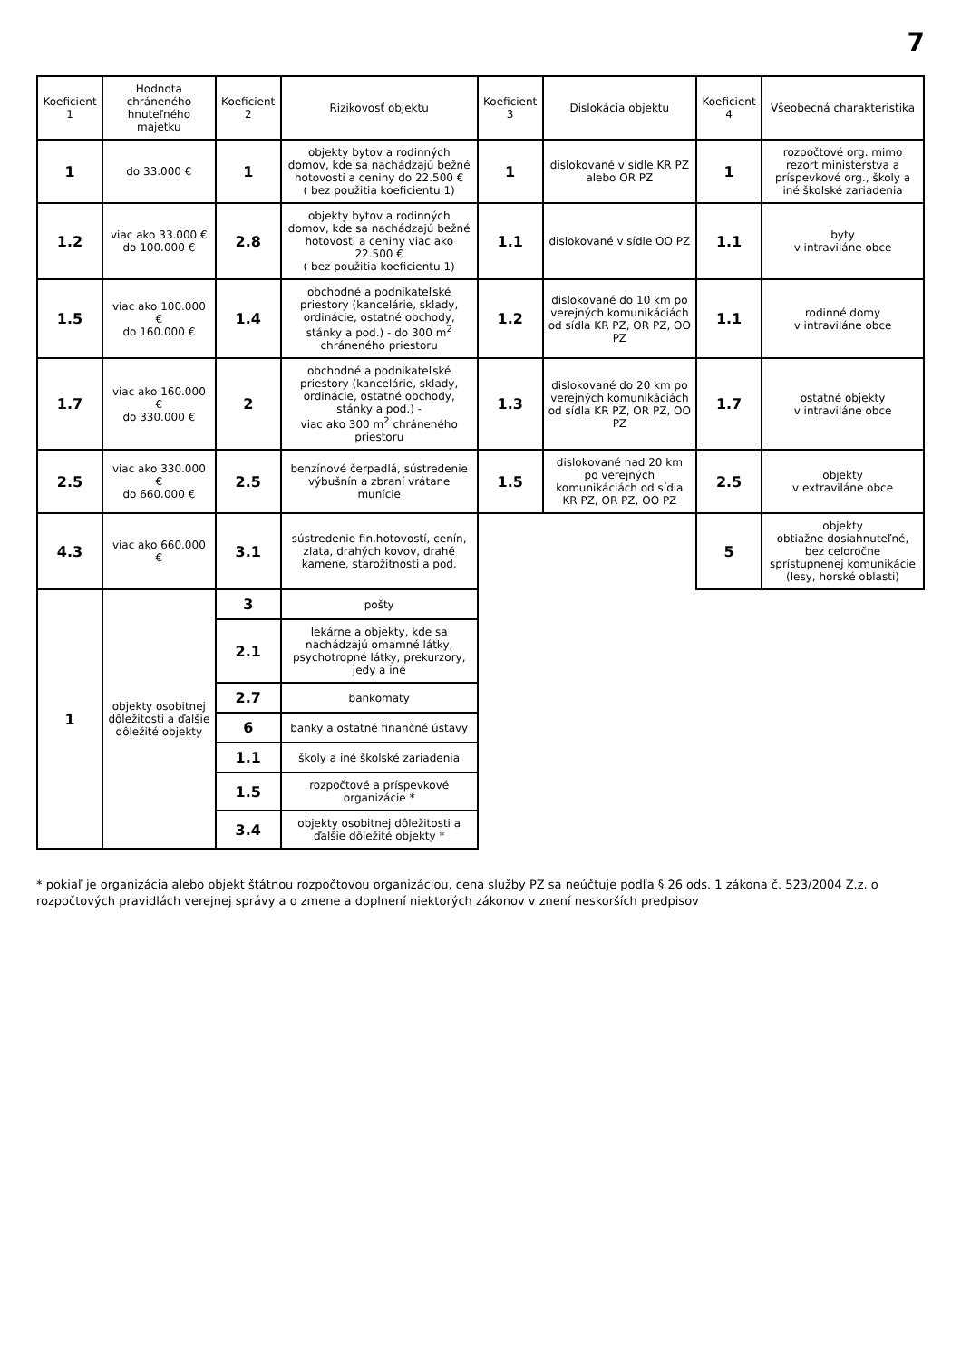7
| Koeficient 1 | Hodnota chráneného hnuteľného majetku | Koeficient 2 | Rizikovosť objektu | Koeficient 3 | Dislokácia objektu | Koeficient 4 | Všeobecná charakteristika |
| --- | --- | --- | --- | --- | --- | --- | --- |
| 1 | do 33.000 € | 1 | objekty bytov a rodinných domov, kde sa nachádzajú bežné hotovosti a ceniny do 22.500 € ( bez použitia koeficientu 1) | 1 | dislokované v sídle KR PZ alebo OR PZ | 1 | rozpočtové org. mimo rezort ministerstva a príspevkové org., školy a iné školské zariadenia |
| 1.2 | viac ako 33.000 € do 100.000 € | 2.8 | objekty bytov a rodinných domov, kde sa nachádzajú bežné hotovosti a ceniny viac ako 22.500 € ( bez použitia koeficientu 1) | 1.1 | dislokované v sídle OO PZ | 1.1 | byty v intraviláne obce |
| 1.5 | viac ako 100.000 € do 160.000 € | 1.4 | obchodné a podnikateľské priestory (kancelárie, sklady, ordinácie, ostatné obchody, stánky a pod.) - do 300 m<sup>2</sup> chráneného priestoru | 1.2 | dislokované do 10 km po verejných komunikáciách od sídla KR PZ, OR PZ, OO PZ | 1.1 | rodinné domy v intraviláne obce |
| 1.7 | viac ako 160.000 € do 330.000 € | 2 | obchodné a podnikateľské priestory (kancelárie, sklady, ordinácie, ostatné obchody, stánky a pod.) - viac ako 300 m<sup>2</sup> chráneného priestoru | 1.3 | dislokované do 20 km po verejných komunikáciách od sídla KR PZ, OR PZ, OO PZ | 1.7 | ostatné objekty v intraviláne obce |
| 2.5 | viac ako 330.000 € do 660.000 € | 2.5 | benzínové čerpadlá, sústredenie výbušnín a zbraní vrátane munície | 1.5 | dislokované nad 20 km po verejných komunikáciách od sídla KR PZ, OR PZ, OO PZ | 2.5 | objekty v extraviláne obce |
| 4.3 | viac ako 660.000 € | 3.1 | sústredenie fin.hotovostí, cenín, zlata, drahých kovov, drahé kamene, starožitnosti a pod. | | | 5 | objekty obtiažne dosiahnuteľné, bez celoročne sprístupnenej komunikácie (lesy, horské oblasti) |
| 1 | objekty osobitnej dôležitosti a ďalšie dôležité objekty | 3 | pošty | | | | |
| | | 2.1 | lekárne a objekty, kde sa nachádzajú omamné látky, psychotropné látky, prekurzory, jedy a iné | | | | |
| | | 2.7 | bankomaty | | | | |
| | | 6 | banky a ostatné finančné ústavy | | | | |
| | | 1.1 | školy a iné školské zariadenia | | | | |
| | | 1.5 | rozpočtové a príspevkové organizácie * | | | | |
| | | 3.4 | objekty osobitnej dôležitosti a ďalšie dôležité objekty * | | | | |
* pokiaľ je organizácia alebo objekt štátnou rozpočtovou organizáciou, cena služby PZ sa neúčtuje podľa § 26 ods. 1 zákona č. 523/2004 Z.z. o rozpočtových pravidlách verejnej správy a o zmene a doplnení niektorých zákonov v znení neskorších predpisov